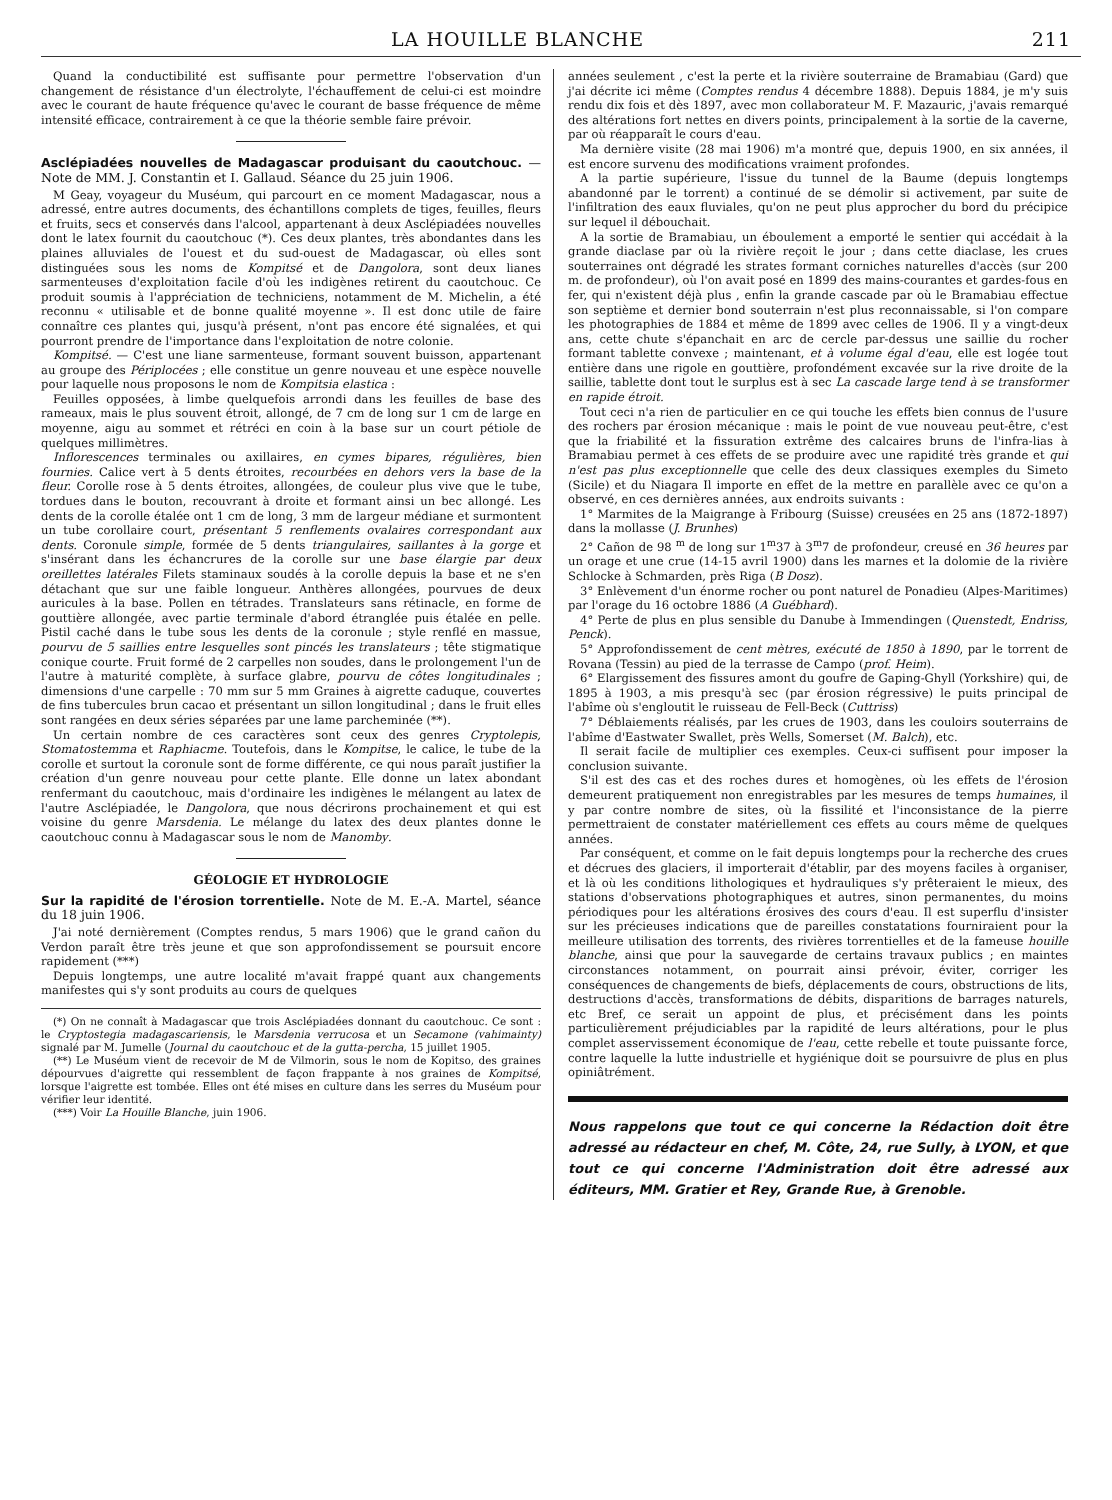LA HOUILLE BLANCHE 211
Quand la conductibilité est suffisante pour permettre l'observation d'un changement de résistance d'un électrolyte, l'échauffement de celui-ci est moindre avec le courant de haute fréquence qu'avec le courant de basse fréquence de même intensité efficace, contrairement à ce que la théorie semble faire prévoir.
Asclépiadées nouvelles de Madagascar produisant du caoutchouc. — Note de MM. J. Constantin et I. Gallaud. Séance du 25 juin 1906.
M Geay, voyageur du Muséum, qui parcourt en ce moment Madagascar, nous a adressé, entre autres documents, des échantillons complets de tiges, feuilles, fleurs et fruits, secs et conservés dans l'alcool, appartenant à deux Asclépiadées nouvelles dont le latex fournit du caoutchouc (*). Ces deux plantes, très abondantes dans les plaines alluviales de l'ouest et du sud-ouest de Madagascar, où elles sont distinguées sous les noms de Kompitsé et de Dangolora, sont deux lianes sarmenteuses d'exploitation facile d'où les indigènes retirent du caoutchouc. Ce produit soumis à l'appréciation de techniciens, notamment de M. Michelin, a été reconnu « utilisable et de bonne qualité moyenne ». Il est donc utile de faire connaître ces plantes qui, jusqu'à présent, n'ont pas encore été signalées, et qui pourront prendre de l'importance dans l'exploitation de notre colonie.
Kompitsé. — C'est une liane sarmenteuse, formant souvent buisson, appartenant au groupe des Périplocées ; elle constitue un genre nouveau et une espèce nouvelle pour laquelle nous proposons le nom de Kompitsia elastica :
Feuilles opposées, à limbe quelquefois arrondi dans les feuilles de base des rameaux, mais le plus souvent étroit, allongé, de 7 cm de long sur 1 cm de large en moyenne, aigu au sommet et rétréci en coin à la base sur un court pétiole de quelques millimètres.
Inflorescences terminales ou axillaires, en cymes bipares, régulières, bien fournies. Calice vert à 5 dents étroites, recourbées en dehors vers la base de la fleur. Corolle rose à 5 dents étroites, allongées, de couleur plus vive que le tube, tordues dans le bouton, recouvrant à droite et formant ainsi un bec allongé. Les dents de la corolle étalée ont 1 cm de long, 3 mm de largeur médiane et surmontent un tube corollaire court, présentant 5 renflements ovalaires correspondant aux dents. Coronule simple, formée de 5 dents triangulaires, saillantes à la gorge et s'insérant dans les échancrures de la corolle sur une base élargie par deux oreillettes latérales Filets staminaux soudés à la corolle depuis la base et ne s'en détachant que sur une faible longueur. Anthères allongées, pourvues de deux auricules à la base. Pollen en tétrades. Translateurs sans rétinacle, en forme de gouttière allongée, avec partie terminale d'abord étranglée puis étalée en pelle. Pistil caché dans le tube sous les dents de la coronule ; style renflé en massue, pourvu de 5 saillies entre lesquelles sont pincés les translateurs ; tête stigmatique conique courte. Fruit formé de 2 carpelles non soudes, dans le prolongement l'un de l'autre à maturité complète, à surface glabre, pourvu de côtes longitudinales ; dimensions d'une carpelle : 70 mm sur 5 mm Graines à aigrette caduque, couvertes de fins tubercules brun cacao et présentant un sillon longitudinal ; dans le fruit elles sont rangées en deux séries séparées par une lame parcheminée (**).
Un certain nombre de ces caractères sont ceux des genres Cryptolepis, Stomatostemma et Raphiacme. Toutefois, dans le Kompitse, le calice, le tube de la corolle et surtout la coronule sont de forme différente, ce qui nous paraît justifier la création d'un genre nouveau pour cette plante. Elle donne un latex abondant renfermant du caoutchouc, mais d'ordinaire les indigènes le mélangent au latex de l'autre Asclépiadée, le Dangolora, que nous décrirons prochainement et qui est voisine du genre Marsdenia. Le mélange du latex des deux plantes donne le caoutchouc connu à Madagascar sous le nom de Manomby.
GÉOLOGIE ET HYDROLOGIE
Sur la rapidité de l'érosion torrentielle. Note de M. E.-A. Martel, séance du 18 juin 1906.
J'ai noté dernièrement (Comptes rendus, 5 mars 1906) que le grand cañon du Verdon paraît être très jeune et que son approfondissement se poursuit encore rapidement (***)
Depuis longtemps, une autre localité m'avait frappé quant aux changements manifestes qui s'y sont produits au cours de quelques
(*) On ne connaît à Madagascar que trois Asclépiadées donnant du caoutchouc. Ce sont : le Cryptostegia madagascariensis, le Marsdenia verrucosa et un Secamone (vahimainty) signalé par M. Jumelle (Journal du caoutchouc et de la gutta-percha, 15 juillet 1905.
(**) Le Muséum vient de recevoir de M de Vilmorin, sous le nom de Kopitso, des graines dépourvues d'aigrette qui ressemblent de façon frappante à nos graines de Kompitsé, lorsque l'aigrette est tombée. Elles ont été mises en culture dans les serres du Muséum pour vérifier leur identité.
(***) Voir La Houille Blanche, juin 1906.
années seulement , c'est la perte et la rivière souterraine de Bramabiau (Gard) que j'ai décrite ici même (Comptes rendus 4 décembre 1888). Depuis 1884, je m'y suis rendu dix fois et dès 1897, avec mon collaborateur M. F. Mazauric, j'avais remarqué des altérations fort nettes en divers points, principalement à la sortie de la caverne, par où réapparaît le cours d'eau.
Ma dernière visite (28 mai 1906) m'a montré que, depuis 1900, en six années, il est encore survenu des modifications vraiment profondes.
A la partie supérieure, l'issue du tunnel de la Baume (depuis longtemps abandonné par le torrent) a continué de se démolir si activement, par suite de l'infiltration des eaux fluviales, qu'on ne peut plus approcher du bord du précipice sur lequel il débouchait.
A la sortie de Bramabiau, un éboulement a emporté le sentier qui accédait à la grande diaclase par où la rivière reçoit le jour ; dans cette diaclase, les crues souterraines ont dégradé les strates formant corniches naturelles d'accès (sur 200 m. de profondeur), où l'on avait posé en 1899 des mains-courantes et gardes-fous en fer, qui n'existent déjà plus , enfin la grande cascade par où le Bramabiau effectue son septième et dernier bond souterrain n'est plus reconnaissable, si l'on compare les photographies de 1884 et même de 1899 avec celles de 1906. Il y a vingt-deux ans, cette chute s'épanchait en arc de cercle par-dessus une saillie du rocher formant tablette convexe ; maintenant, et à volume égal d'eau, elle est logée tout entière dans une rigole en gouttière, profondément excavée sur la rive droite de la saillie, tablette dont tout le surplus est à sec La cascade large tend à se transformer en rapide étroit.
Tout ceci n'a rien de particulier en ce qui touche les effets bien connus de l'usure des rochers par érosion mécanique : mais le point de vue nouveau peut-être, c'est que la friabilité et la fissuration extrême des calcaires bruns de l'infra-lias à Bramabiau permet à ces effets de se produire avec une rapidité très grande et qui n'est pas plus exceptionnelle que celle des deux classiques exemples du Simeto (Sicile) et du Niagara Il importe en effet de la mettre en parallèle avec ce qu'on a observé, en ces dernières années, aux endroits suivants :
1° Marmites de la Maigrange à Fribourg (Suisse) creusées en 25 ans (1872-1897) dans la mollasse (J. Brunhes)
2° Cañon de 98 <sup>m</sup> de long sur 1<sup>m</sup>37 à 3<sup>m</sup>7 de profondeur, creusé en 36 heures par un orage et une crue (14-15 avril 1900) dans les marnes et la dolomie de la rivière Schlocke à Schmarden, près Riga (B Dosz).
3° Enlèvement d'un énorme rocher ou pont naturel de Ponadieu (Alpes-Maritimes) par l'orage du 16 octobre 1886 (A Guébhard).
4° Perte de plus en plus sensible du Danube à Immendingen (Quenstedt, Endriss, Penck).
5° Approfondissement de cent mètres, exécuté de 1850 à 1890, par le torrent de Rovana (Tessin) au pied de la terrasse de Campo (prof. Heim).
6° Elargissement des fissures amont du goufre de Gaping-Ghyll (Yorkshire) qui, de 1895 à 1903, a mis presqu'à sec (par érosion régressive) le puits principal de l'abîme où s'engloutit le ruisseau de Fell-Beck (Cuttriss)
7° Déblaiements réalisés, par les crues de 1903, dans les couloirs souterrains de l'abîme d'Eastwater Swallet, près Wells, Somerset (M. Balch), etc.
Il serait facile de multiplier ces exemples. Ceux-ci suffisent pour imposer la conclusion suivante.
S'il est des cas et des roches dures et homogènes, où les effets de l'érosion demeurent pratiquement non enregistrables par les mesures de temps humaines, il y par contre nombre de sites, où la fissilité et l'inconsistance de la pierre permettraient de constater matériellement ces effets au cours même de quelques années.
Par conséquent, et comme on le fait depuis longtemps pour la recherche des crues et décrues des glaciers, il importerait d'établir, par des moyens faciles à organiser, et là où les conditions lithologiques et hydrauliques s'y prêteraient le mieux, des stations d'observations photographiques et autres, sinon permanentes, du moins périodiques pour les altérations érosives des cours d'eau. Il est superflu d'insister sur les précieuses indications que de pareilles constatations fourniraient pour la meilleure utilisation des torrents, des rivières torrentielles et de la fameuse houille blanche, ainsi que pour la sauvegarde de certains travaux publics ; en maintes circonstances notamment, on pourrait ainsi prévoir, éviter, corriger les conséquences de changements de biefs, déplacements de cours, obstructions de lits, destructions d'accès, transformations de débits, disparitions de barrages naturels, etc Bref, ce serait un appoint de plus, et précisément dans les points particulièrement préjudiciables par la rapidité de leurs altérations, pour le plus complet asservissement économique de l'eau, cette rebelle et toute puissante force, contre laquelle la lutte industrielle et hygiénique doit se poursuivre de plus en plus opiniâtrément.
Nous rappelons que tout ce qui concerne la Rédaction doit être adressé au rédacteur en chef, M. Côte, 24, rue Sully, à LYON, et que tout ce qui concerne l'Administration doit être adressé aux éditeurs, MM. Gratier et Rey, Grande Rue, à Grenoble.